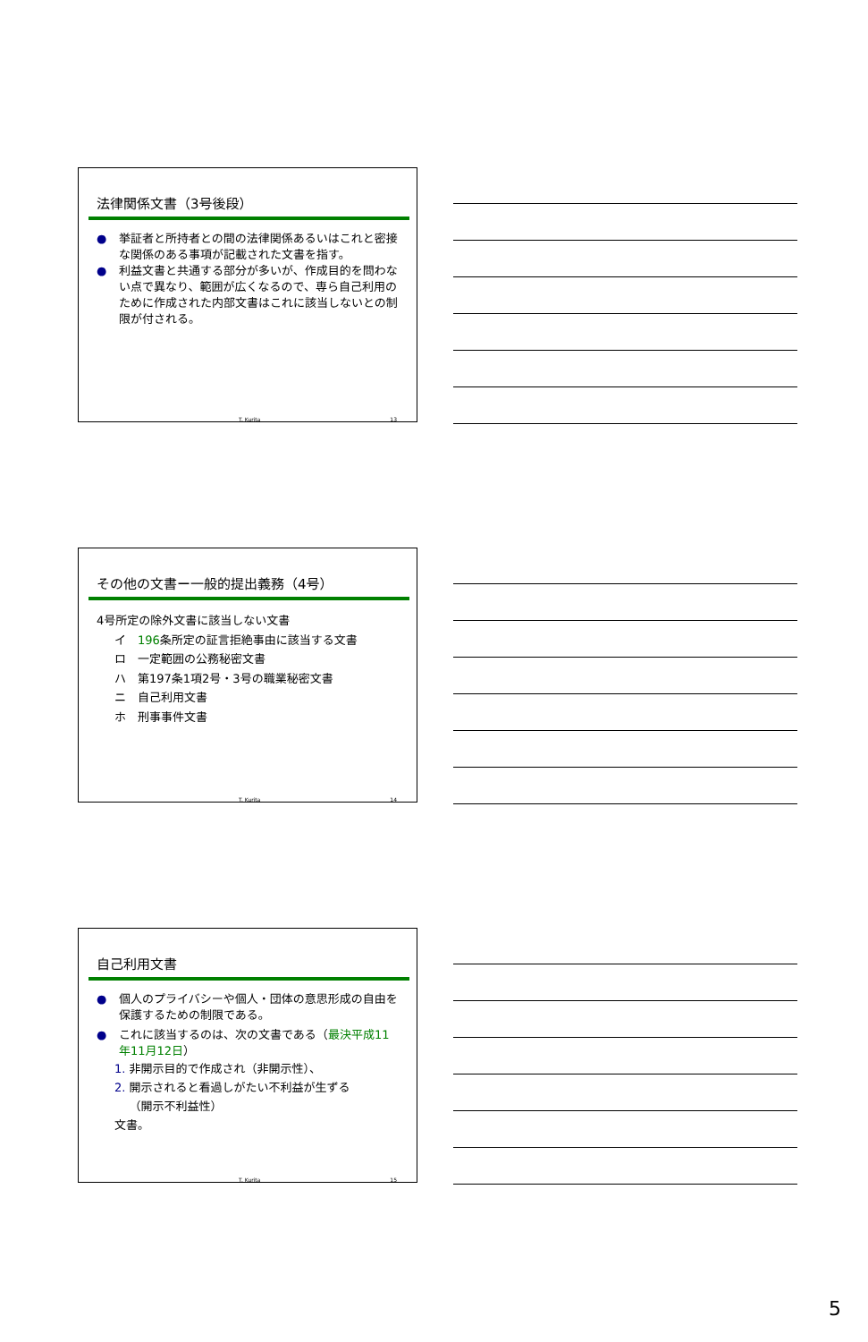法律関係文書（3号後段）
● 挙証者と所持者との間の法律関係あるいはこれと密接な関係のある事項が記載された文書を指す。
● 利益文書と共通する部分が多いが、作成目的を問わない点で異なり、範囲が広くなるので、専ら自己利用のために作成された内部文書はこれに該当しないとの制限が付される。
T. Kurita 13
その他の文書ー一般的提出義務（4号）
4号所定の除外文書に該当しない文書
イ　196条所定の証言拒絶事由に該当する文書
ロ　一定範囲の公務秘密文書
ハ　第197条1項2号・3号の職業秘密文書
ニ　自己利用文書
ホ　刑事事件文書
T. Kurita 14
自己利用文書
● 個人のプライバシーや個人・団体の意思形成の自由を保護するための制限である。
● これに該当するのは、次の文書である（最決平成11年11月12日）
1. 非開示目的で作成され（非開示性）、
2. 開示されると看過しがたい不利益が生ずる
（開示不利益性）
文書。
T. Kurita 15
5